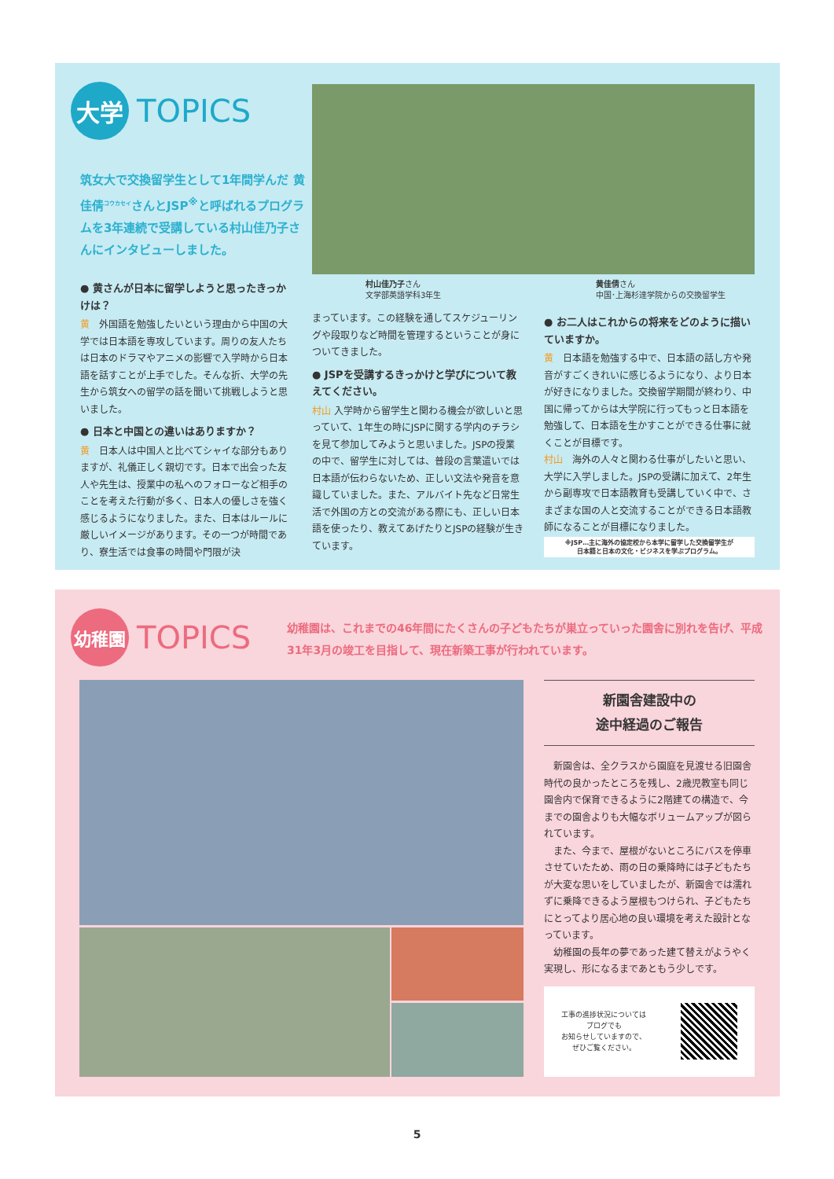大学
TOPICS
筑女大で交換留学生として1年間学んだ 黄佳倩<sup>コウカセイ</sup>さんとJSP<sup>※</sup>と呼ばれるプログラムを3年連続で受講している村山佳乃子さんにインタビューしました。
村山佳乃子さん
文学部英語学科3年生
黄佳倩さん
中国･上海杉達学院からの交換留学生
● 黄さんが日本に留学しようと思ったきっかけは？
黄　外国語を勉強したいという理由から中国の大学では日本語を専攻しています。周りの友人たちは日本のドラマやアニメの影響で入学時から日本語を話すことが上手でした。そんな折、大学の先生から筑女への留学の話を聞いて挑戦しようと思いました。
● 日本と中国との違いはありますか？
黄　日本人は中国人と比べてシャイな部分もありますが、礼儀正しく親切です。日本で出会った友人や先生は、授業中の私へのフォローなど相手のことを考えた行動が多く、日本人の優しさを強く感じるようになりました。また、日本はルールに厳しいイメージがあります。その一つが時間であり、寮生活では食事の時間や門限が決
まっています。この経験を通してスケジューリングや段取りなど時間を管理するということが身についてきました。
● JSPを受講するきっかけと学びについて教えてください。
村山 入学時から留学生と関わる機会が欲しいと思っていて、1年生の時にJSPに関する学内のチラシを見て参加してみようと思いました。JSPの授業の中で、留学生に対しては、普段の言葉遣いでは日本語が伝わらないため、正しい文法や発音を意識していました。また、アルバイト先など日常生活で外国の方との交流がある際にも、正しい日本語を使ったり、教えてあげたりとJSPの経験が生きています。
● お二人はこれからの将来をどのように描いていますか。
黄　日本語を勉強する中で、日本語の話し方や発音がすごくきれいに感じるようになり、より日本が好きになりました。交換留学期間が終わり、中国に帰ってからは大学院に行ってもっと日本語を勉強して、日本語を生かすことができる仕事に就くことが目標です。
村山　海外の人々と関わる仕事がしたいと思い、大学に入学しました。JSPの受講に加えて、2年生から副専攻で日本語教育も受講していく中で、さまざまな国の人と交流することができる日本語教師になることが目標になりました。
※JSP…主に海外の協定校から本学に留学した交換留学生が
日本語と日本の文化・ビジネスを学ぶプログラム。
幼稚園
TOPICS
幼稚園は、これまでの46年間にたくさんの子どもたちが巣立っていった園舎に別れを告げ、平成31年3月の竣工を目指して、現在新築工事が行われています。
新園舎建設中の
途中経過のご報告
　新園舎は、全クラスから園庭を見渡せる旧園舎時代の良かったところを残し、2歳児教室も同じ園舎内で保育できるように2階建ての構造で、今までの園舎よりも大幅なボリュームアップが図られています。
　また、今まで、屋根がないところにバスを停車させていたため、雨の日の乗降時には子どもたちが大変な思いをしていましたが、新園舎では濡れずに乗降できるよう屋根もつけられ、子どもたちにとってより居心地の良い環境を考えた設計となっています。
　幼稚園の長年の夢であった建て替えがようやく実現し、形になるまであともう少しです。
工事の進捗状況については
ブログでも
お知らせしていますので、
ぜひご覧ください。
5